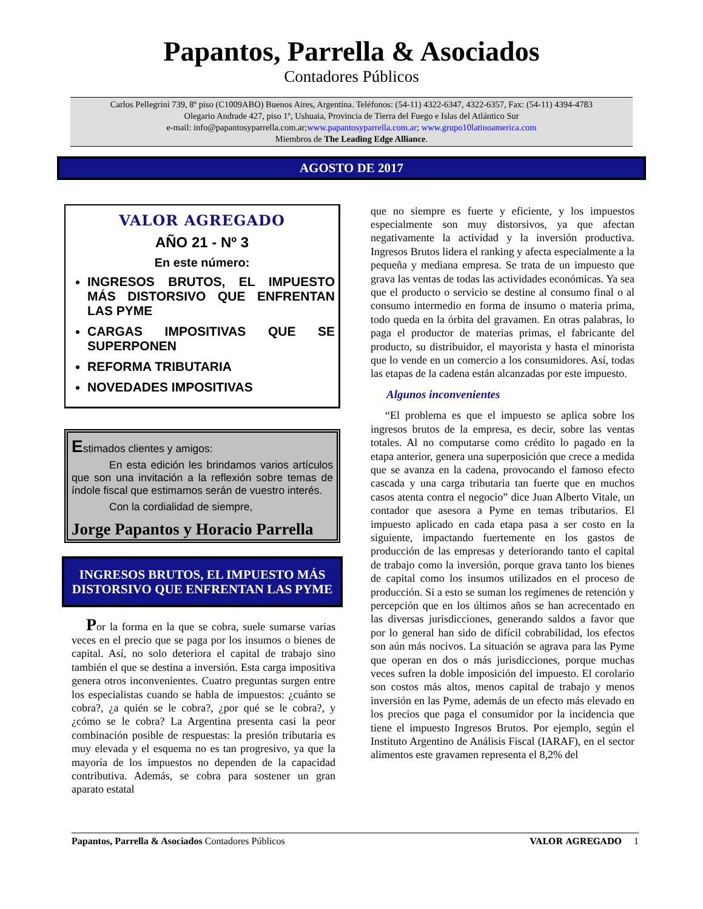Papantos, Parrella & Asociados
Contadores Públicos
Carlos Pellegrini 739, 8º piso (C1009ABO) Buenos Aires, Argentina. Teléfonos: (54-11) 4322-6347, 4322-6357, Fax: (54-11) 4394-4783
Olegario Andrade 427, piso 1º, Ushuaia, Provincia de Tierra del Fuego e Islas del Atlántico Sur
e-mail: info@papantosyparrella.com.ar;www.papantosyparrella.com.ar; www.grupo10latinoamerica.com
Miembros de The Leading Edge Alliance.
AGOSTO DE 2017
VALOR AGREGADO
AÑO 21 - Nº 3
En este número:
INGRESOS BRUTOS, EL IMPUESTO MÁS DISTORSIVO QUE ENFRENTAN LAS PYME
CARGAS IMPOSITIVAS QUE SE SUPERPONEN
REFORMA TRIBUTARIA
NOVEDADES IMPOSITIVAS
Estimados clientes y amigos:
En esta edición les brindamos varios artículos que son una invitación a la reflexión sobre temas de índole fiscal que estimamos serán de vuestro interés.
Con la cordialidad de siempre,
Jorge Papantos y Horacio Parrella
INGRESOS BRUTOS, EL IMPUESTO MÁS DISTORSIVO QUE ENFRENTAN LAS PYME
Por la forma en la que se cobra, suele sumarse varias veces en el precio que se paga por los insumos o bienes de capital. Así, no solo deteriora el capital de trabajo sino también el que se destina a inversión. Esta carga impositiva genera otros inconvenientes. Cuatro preguntas surgen entre los especialistas cuando se habla de impuestos: ¿cuánto se cobra?, ¿a quién se le cobra?, ¿por qué se le cobra?, y ¿cómo se le cobra? La Argentina presenta casi la peor combinación posible de respuestas: la presión tributaria es muy elevada y el esquema no es tan progresivo, ya que la mayoría de los impuestos no dependen de la capacidad contributiva. Además, se cobra para sostener un gran aparato estatal
que no siempre es fuerte y eficiente, y los impuestos especialmente son muy distorsivos, ya que afectan negativamente la actividad y la inversión productiva. Ingresos Brutos lidera el ranking y afecta especialmente a la pequeña y mediana empresa. Se trata de un impuesto que grava las ventas de todas las actividades económicas. Ya sea que el producto o servicio se destine al consumo final o al consumo intermedio en forma de insumo o materia prima, todo queda en la órbita del gravamen. En otras palabras, lo paga el productor de materias primas, el fabricante del producto, su distribuidor, el mayorista y hasta el minorista que lo vende en un comercio a los consumidores. Así, todas las etapas de la cadena están alcanzadas por este impuesto.
Algunos inconvenientes
“El problema es que el impuesto se aplica sobre los ingresos brutos de la empresa, es decir, sobre las ventas totales. Al no computarse como crédito lo pagado en la etapa anterior, genera una superposición que crece a medida que se avanza en la cadena, provocando el famoso efecto cascada y una carga tributaria tan fuerte que en muchos casos atenta contra el negocio” dice Juan Alberto Vitale, un contador que asesora a Pyme en temas tributarios. El impuesto aplicado en cada etapa pasa a ser costo en la siguiente, impactando fuertemente en los gastos de producción de las empresas y deteriorando tanto el capital de trabajo como la inversión, porque grava tanto los bienes de capital como los insumos utilizados en el proceso de producción. Si a esto se suman los regímenes de retención y percepción que en los últimos años se han acrecentado en las diversas jurisdicciones, generando saldos a favor que por lo general han sido de difícil cobrabilidad, los efectos son aún más nocivos. La situación se agrava para las Pyme que operan en dos o más jurisdicciones, porque muchas veces sufren la doble imposición del impuesto. El corolario son costos más altos, menos capital de trabajo y menos inversión en las Pyme, además de un efecto más elevado en los precios que paga el consumidor por la incidencia que tiene el impuesto Ingresos Brutos. Por ejemplo, según el Instituto Argentino de Análisis Fiscal (IARAF), en el sector alimentos este gravamen representa el 8,2% del
Papantos, Parrella & Asociados Contadores Públicos VALOR AGREGADO 1